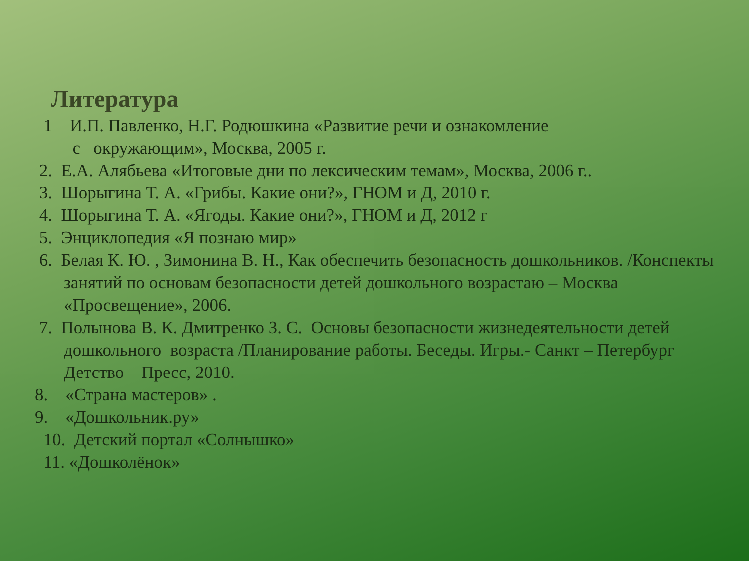Литература
1 И.П. Павленко, Н.Г. Родюшкина «Развитие речи и ознакомление
с окружающим», Москва, 2005 г.
2. Е.А. Алябьева «Итоговые дни по лексическим темам», Москва, 2006 г..
3. Шорыгина Т. А. «Грибы. Какие они?», ГНОМ и Д, 2010 г.
4. Шорыгина Т. А. «Ягоды. Какие они?», ГНОМ и Д, 2012 г
5. Энциклопедия «Я познаю мир»
6. Белая К. Ю. , Зимонина В. Н., Как обеспечить безопасность дошкольников. /Конспекты занятий по основам безопасности детей дошкольного возрастаю – Москва «Просвещение», 2006.
7. Полынова В. К. Дмитренко З. С. Основы безопасности жизнедеятельности детей дошкольного возраста /Планирование работы. Беседы. Игры.- Санкт – Петербург Детство – Пресс, 2010.
8. «Страна мастеров» .
9. «Дошкольник.ру»
10. Детский портал «Солнышко»
11. «Дошколёнок»